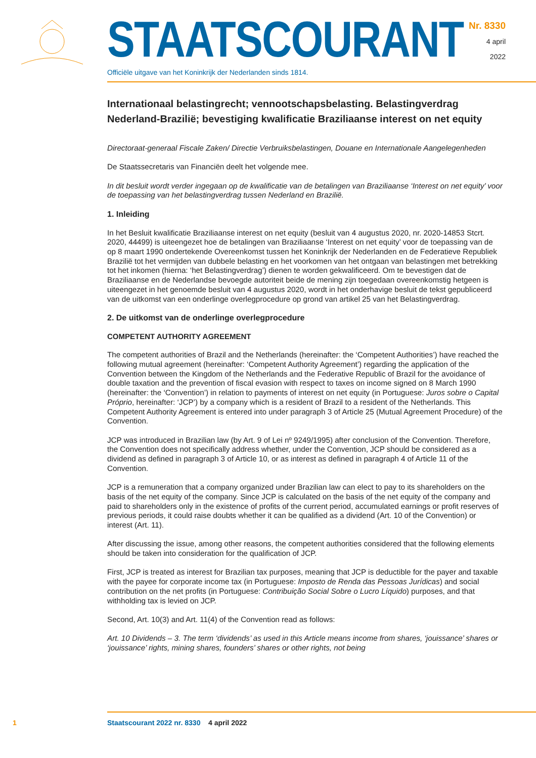STAATSCOURANT
Officiële uitgave van het Koninkrijk der Nederlanden sinds 1814.
Nr. 8330
4 april
2022
Internationaal belastingrecht; vennootschapsbelasting. Belastingverdrag Nederland-Brazilië; bevestiging kwalificatie Braziliaanse interest on net equity
Directoraat-generaal Fiscale Zaken/ Directie Verbruiksbelastingen, Douane en Internationale Aangelegenheden
De Staatssecretaris van Financiën deelt het volgende mee.
In dit besluit wordt verder ingegaan op de kwalificatie van de betalingen van Braziliaanse ‘Interest on net equity’ voor de toepassing van het belastingverdrag tussen Nederland en Brazilië.
1. Inleiding
In het Besluit kwalificatie Braziliaanse interest on net equity (besluit van 4 augustus 2020, nr. 2020-14853 Stcrt. 2020, 44499) is uiteengezet hoe de betalingen van Braziliaanse ‘Interest on net equity’ voor de toepassing van de op 8 maart 1990 ondertekende Overeenkomst tussen het Koninkrijk der Nederlanden en de Federatieve Republiek Brazilië tot het vermijden van dubbele belasting en het voorkomen van het ontgaan van belastingen met betrekking tot het inkomen (hierna: ‘het Belastingverdrag’) dienen te worden gekwalificeerd. Om te bevestigen dat de Braziliaanse en de Nederlandse bevoegde autoriteit beide de mening zijn toegedaan overeenkomstig hetgeen is uiteengezet in het genoemde besluit van 4 augustus 2020, wordt in het onderhavige besluit de tekst gepubliceerd van de uitkomst van een onderlinge overlegprocedure op grond van artikel 25 van het Belastingverdrag.
2. De uitkomst van de onderlinge overlegprocedure
COMPETENT AUTHORITY AGREEMENT
The competent authorities of Brazil and the Netherlands (hereinafter: the ‘Competent Authorities’) have reached the following mutual agreement (hereinafter: ‘Competent Authority Agreement’) regarding the application of the Convention between the Kingdom of the Netherlands and the Federative Republic of Brazil for the avoidance of double taxation and the prevention of fiscal evasion with respect to taxes on income signed on 8 March 1990 (hereinafter: the ‘Convention’) in relation to payments of interest on net equity (in Portuguese: Juros sobre o Capital Próprio, hereinafter: ‘JCP’) by a company which is a resident of Brazil to a resident of the Netherlands. This Competent Authority Agreement is entered into under paragraph 3 of Article 25 (Mutual Agreement Procedure) of the Convention.
JCP was introduced in Brazilian law (by Art. 9 of Lei nº 9249/1995) after conclusion of the Convention. Therefore, the Convention does not specifically address whether, under the Convention, JCP should be considered as a dividend as defined in paragraph 3 of Article 10, or as interest as defined in paragraph 4 of Article 11 of the Convention.
JCP is a remuneration that a company organized under Brazilian law can elect to pay to its shareholders on the basis of the net equity of the company. Since JCP is calculated on the basis of the net equity of the company and paid to shareholders only in the existence of profits of the current period, accumulated earnings or profit reserves of previous periods, it could raise doubts whether it can be qualified as a dividend (Art. 10 of the Convention) or interest (Art. 11).
After discussing the issue, among other reasons, the competent authorities considered that the following elements should be taken into consideration for the qualification of JCP.
First, JCP is treated as interest for Brazilian tax purposes, meaning that JCP is deductible for the payer and taxable with the payee for corporate income tax (in Portuguese: Imposto de Renda das Pessoas Jurídicas) and social contribution on the net profits (in Portuguese: Contribuição Social Sobre o Lucro Líquido) purposes, and that withholding tax is levied on JCP.
Second, Art. 10(3) and Art. 11(4) of the Convention read as follows:
Art. 10 Dividends – 3. The term ‘dividends’ as used in this Article means income from shares, ‘jouissance’ shares or ‘jouissance’ rights, mining shares, founders’ shares or other rights, not being
1 Staatscourant 2022 nr. 8330 4 april 2022